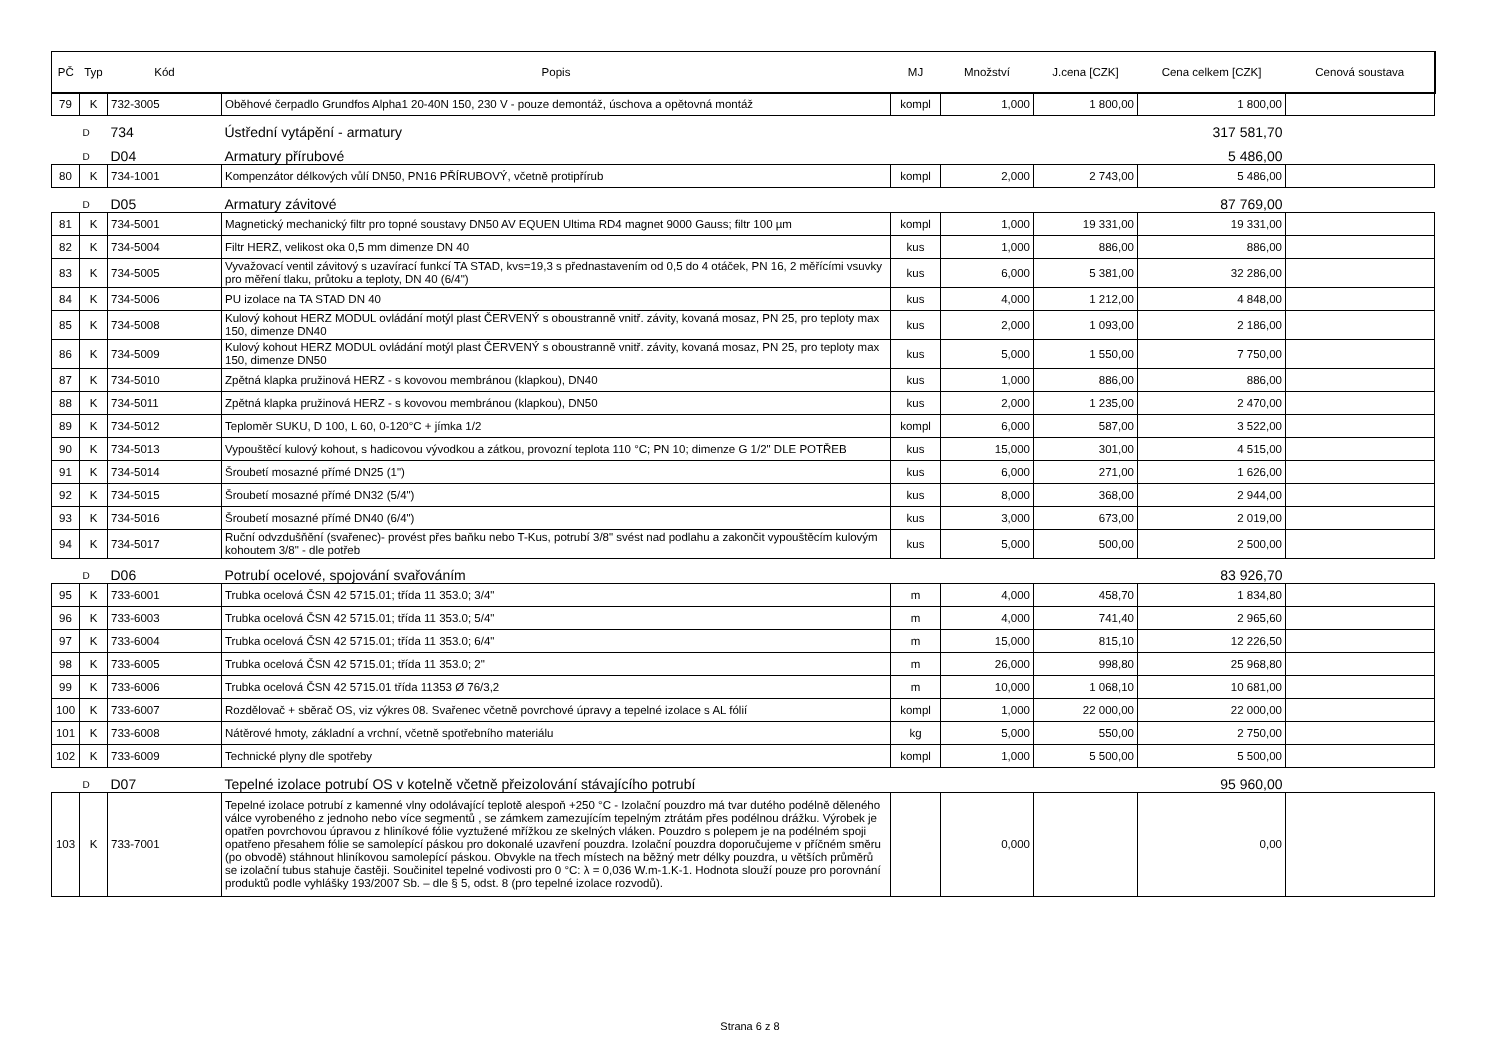| PČ | Typ | Kód | Popis | MJ | Množství | J.cena [CZK] | Cena celkem [CZK] | Cenová soustava |
| --- | --- | --- | --- | --- | --- | --- | --- | --- |
| 79 | K | 732-3005 | Oběhové čerpadlo Grundfos Alpha1 20-40N 150, 230 V - pouze demontáž, úschova a opětovná montáž | kompl | 1,000 | 1 800,00 | 1 800,00 | |
| | D | 734 | Ústřední vytápění - armatury | | | | 317 581,70 | |
| | D | D04 | Armatury přírubové | | | | 5 486,00 | |
| 80 | K | 734-1001 | Kompenzátor délkových vůlí DN50, PN16 PŘÍRUBOVÝ, včetně protipřírub | kompl | 2,000 | 2 743,00 | 5 486,00 | |
| | D | D05 | Armatury závitové | | | | 87 769,00 | |
| 81 | K | 734-5001 | Magnetický mechanický filtr pro topné soustavy DN50 AV EQUEN Ultima RD4 magnet 9000 Gauss; filtr 100 µm | kompl | 1,000 | 19 331,00 | 19 331,00 | |
| 82 | K | 734-5004 | Filtr HERZ, velikost oka 0,5 mm dimenze DN 40 | kus | 1,000 | 886,00 | 886,00 | |
| 83 | K | 734-5005 | Vyvažovací ventil závitový s uzavírací funkcí TA STAD, kvs=19,3 s přednastavením od 0,5 do 4 otáček, PN 16, 2 měřícími vsuvky pro měření tlaku, průtoku a teploty, DN 40 (6/4") | kus | 6,000 | 5 381,00 | 32 286,00 | |
| 84 | K | 734-5006 | PU izolace na TA STAD DN 40 | kus | 4,000 | 1 212,00 | 4 848,00 | |
| 85 | K | 734-5008 | Kulový kohout HERZ MODUL ovládání motýl plast ČERVENÝ s oboustranně vnitř. závity, kovaná mosaz, PN 25, pro teploty max 150, dimenze DN40 | kus | 2,000 | 1 093,00 | 2 186,00 | |
| 86 | K | 734-5009 | Kulový kohout HERZ MODUL ovládání motýl plast ČERVENÝ s oboustranně vnitř. závity, kovaná mosaz, PN 25, pro teploty max 150, dimenze DN50 | kus | 5,000 | 1 550,00 | 7 750,00 | |
| 87 | K | 734-5010 | Zpětná klapka pružinová HERZ - s kovovou membránou (klapkou), DN40 | kus | 1,000 | 886,00 | 886,00 | |
| 88 | K | 734-5011 | Zpětná klapka pružinová HERZ - s kovovou membránou (klapkou), DN50 | kus | 2,000 | 1 235,00 | 2 470,00 | |
| 89 | K | 734-5012 | Teploměr SUKU, D 100, L 60, 0-120°C + jímka 1/2 | kompl | 6,000 | 587,00 | 3 522,00 | |
| 90 | K | 734-5013 | Vypouštěcí kulový kohout, s hadicovou vývodkou a zátkou, provozní teplota 110 °C; PN 10; dimenze G 1/2" DLE POTŘEB | kus | 15,000 | 301,00 | 4 515,00 | |
| 91 | K | 734-5014 | Šroubetí mosazné přímé DN25 (1") | kus | 6,000 | 271,00 | 1 626,00 | |
| 92 | K | 734-5015 | Šroubetí mosazné přímé DN32 (5/4") | kus | 8,000 | 368,00 | 2 944,00 | |
| 93 | K | 734-5016 | Šroubetí mosazné přímé DN40 (6/4") | kus | 3,000 | 673,00 | 2 019,00 | |
| 94 | K | 734-5017 | Ruční odvzdušňění (svařenec)- provést přes baňku nebo T-Kus, potrubí 3/8" svést nad podlahu a zakončit vypouštěcím kulovým kohoutem 3/8" - dle potřeb | kus | 5,000 | 500,00 | 2 500,00 | |
| | D | D06 | Potrubí ocelové, spojování svařováním | | | | 83 926,70 | |
| 95 | K | 733-6001 | Trubka ocelová ČSN 42 5715.01; třída 11 353.0; 3/4" | m | 4,000 | 458,70 | 1 834,80 | |
| 96 | K | 733-6003 | Trubka ocelová ČSN 42 5715.01; třída 11 353.0; 5/4" | m | 4,000 | 741,40 | 2 965,60 | |
| 97 | K | 733-6004 | Trubka ocelová ČSN 42 5715.01; třída 11 353.0; 6/4" | m | 15,000 | 815,10 | 12 226,50 | |
| 98 | K | 733-6005 | Trubka ocelová ČSN 42 5715.01; třída 11 353.0; 2" | m | 26,000 | 998,80 | 25 968,80 | |
| 99 | K | 733-6006 | Trubka ocelová ČSN 42 5715.01 třída 11353 Ø 76/3,2 | m | 10,000 | 1 068,10 | 10 681,00 | |
| 100 | K | 733-6007 | Rozdělovač + sběrač OS, viz výkres 08. Svařenec včetně povrchové úpravy a tepelné izolace s AL fólií | kompl | 1,000 | 22 000,00 | 22 000,00 | |
| 101 | K | 733-6008 | Nátěrové hmoty, základní a vrchní, včetně spotřebního materiálu | kg | 5,000 | 550,00 | 2 750,00 | |
| 102 | K | 733-6009 | Technické plyny dle spotřeby | kompl | 1,000 | 5 500,00 | 5 500,00 | |
| | D | D07 | Tepelné izolace potrubí OS v kotelně včetně přeizolování stávajícího potrubí | | | | 95 960,00 | |
| 103 | K | 733-7001 | Tepelné izolace potrubí z kamenné vlny odolávající teplotě alespoň +250 °C - Izolační pouzdro má tvar dutého podélně děleného válce vyrobeného z jednoho nebo více segmentů , se zámkem zamezujícím tepelným ztrátám přes podélnou drážku. Výrobek je opatřen povrchovou úpravou z hliníkové fólie vyztužené mřížkou ze skelných vláken. Pouzdro s polepem je na podélném spoji opatřeno přesahem fólie se samolepící páskou pro dokonalé uzavření pouzdra. Izolační pouzdra doporučujeme v příčném směru (po obvodě) stáhnout hliníkovou samolepící páskou. Obvykle na třech místech na běžný metr délky pouzdra, u větších průměrů se izolační tubus stahuje častěji. Součinitel tepelné vodivosti pro 0 °C: λ = 0,036 W.m-1.K-1. Hodnota slouží pouze pro porovnání produktů podle vyhlášky 193/2007 Sb. – dle § 5, odst. 8 (pro tepelné izolace rozvodů). | | 0,000 | | 0,00 | |
Strana 6 z 8